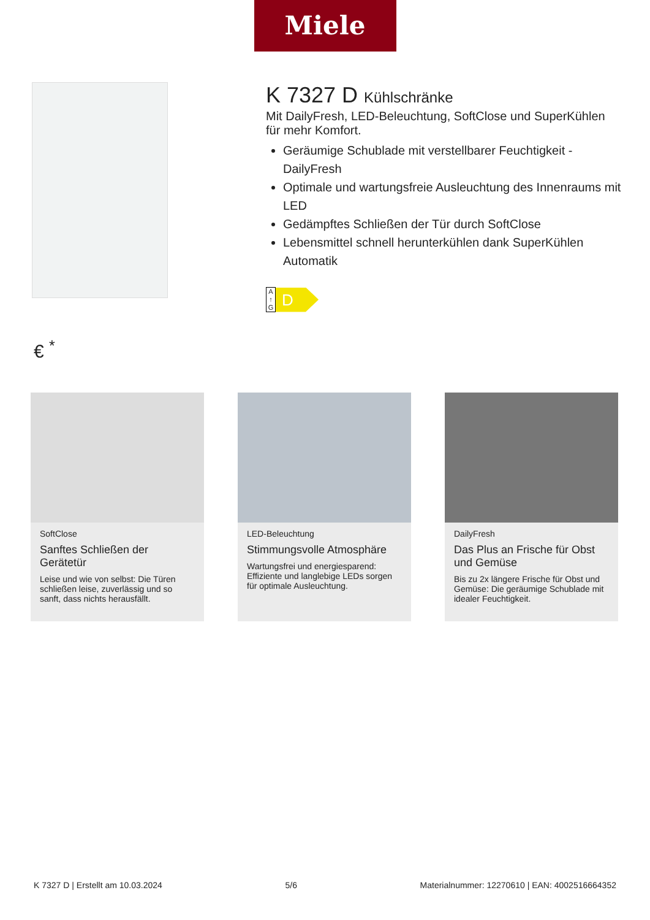Miele
K 7327 D Kühlschränke
Mit DailyFresh, LED-Beleuchtung, SoftClose und SuperKühlen für mehr Komfort.
Geräumige Schublade mit verstellbarer Feuchtigkeit - DailyFresh
Optimale und wartungsfreie Ausleuchtung des Innenraums mit LED
Gedämpftes Schließen der Tür durch SoftClose
Lebensmittel schnell herunterkühlen dank SuperKühlen Automatik
A
↑
G
D
€ <sup>*</sup>
SoftClose
Sanftes Schließen der Gerätetür
Leise und wie von selbst: Die Türen schließen leise, zuverlässig und so sanft, dass nichts herausfällt.
LED-Beleuchtung
Stimmungsvolle Atmosphäre
Wartungsfrei und energiesparend: Effiziente und langlebige LEDs sorgen für optimale Ausleuchtung.
DailyFresh
Das Plus an Frische für Obst und Gemüse
Bis zu 2x längere Frische für Obst und Gemüse: Die geräumige Schublade mit idealer Feuchtigkeit.
K 7327 D | Erstellt am 10.03.2024 5/6 Materialnummer: 12270610 | EAN: 4002516664352